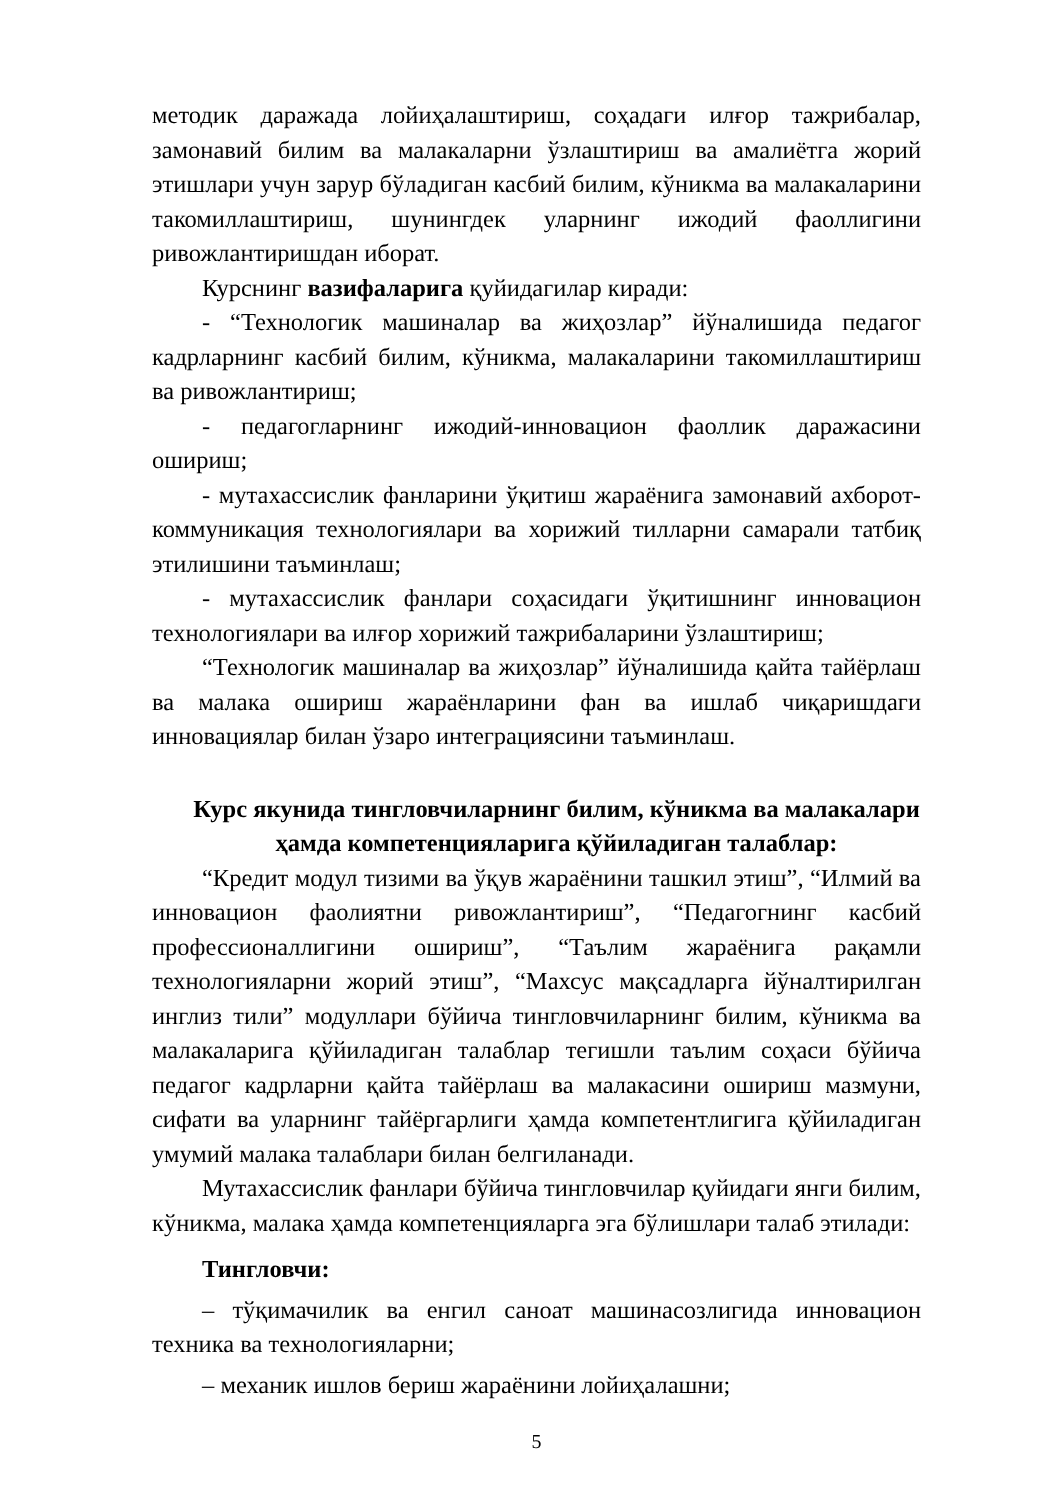методик даражада лойиҳалаштириш, соҳадаги илғор тажрибалар, замонавий билим ва малакаларни ўзлаштириш ва амалиётга жорий этишлари учун зарур бўладиган касбий билим, кўникма ва малакаларини такомиллаштириш, шунингдек уларнинг ижодий фаоллигини ривожлантиришдан иборат.
Курснинг вазифаларига қуйидагилар киради:
- “Технологик машиналар ва жиҳозлар” йўналишида педагог кадрларнинг касбий билим, кўникма, малакаларини такомиллаштириш ва ривожлантириш;
- педагогларнинг ижодий-инновацион фаоллик даражасини ошириш;
- мутахассислик фанларини ўқитиш жараёнига замонавий ахборот-коммуникация технологиялари ва хорижий тилларни самарали татбиқ этилишини таъминлаш;
- мутахассислик фанлари соҳасидаги ўқитишнинг инновацион технологиялари ва илғор хорижий тажрибаларини ўзлаштириш;
“Технологик машиналар ва жиҳозлар” йўналишида қайта тайёрлаш ва малака ошириш жараёнларини фан ва ишлаб чиқаришдаги инновациялар билан ўзаро интеграциясини таъминлаш.
Курс якунида тингловчиларнинг билим, кўникма ва малакалари ҳамда компетенцияларига қўйиладиган талаблар:
“Кредит модул тизими ва ўқув жараёнини ташкил этиш”, “Илмий ва инновацион фаолиятни ривожлантириш”, “Педагогнинг касбий профессионаллигини ошириш”, “Таълим жараёнига рақамли технологияларни жорий этиш”, “Махсус мақсадларга йўналтирилган инглиз тили” модуллари бўйича тингловчиларнинг билим, кўникма ва малакаларига қўйиладиган талаблар тегишли таълим соҳаси бўйича педагог кадрларни қайта тайёрлаш ва малакасини ошириш мазмуни, сифати ва уларнинг тайёргарлиги ҳамда компетентлигига қўйиладиган умумий малака талаблари билан белгиланади.
Мутахассислик фанлари бўйича тингловчилар қуйидаги янги билим, кўникма, малака ҳамда компетенцияларга эга бўлишлари талаб этилади:
Тингловчи:
– тўқимачилик ва енгил саноат машинасозлигида инновацион техника ва технологияларни;
– механик ишлов бериш жараёнини лойиҳалашни;
5